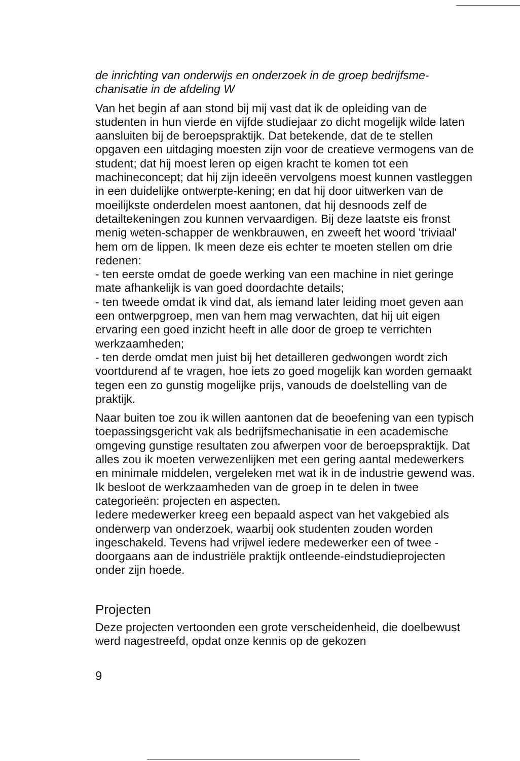de inrichting van onderwijs en onderzoek in de groep bedrijfsme-
chanisatie in de afdeling W
Van het begin af aan stond bij mij vast dat ik de opleiding van de studenten in hun vierde en vijfde studiejaar zo dicht mogelijk wilde laten aansluiten bij de beroepspraktijk. Dat betekende, dat de te stellen opgaven een uitdaging moesten zijn voor de creatieve vermogens van de student; dat hij moest leren op eigen kracht te komen tot een machineconcept; dat hij zijn ideeën vervolgens moest kunnen vastleggen in een duidelijke ontwerpte-kening; en dat hij door uitwerken van de moeilijkste onderdelen moest aantonen, dat hij desnoods zelf de detailtekeningen zou kunnen vervaardigen. Bij deze laatste eis fronst menig weten-schapper de wenkbrauwen, en zweeft het woord 'triviaal' hem om de lippen. Ik meen deze eis echter te moeten stellen om drie redenen:
- ten eerste omdat de goede werking van een machine in niet geringe mate afhankelijk is van goed doordachte details;
- ten tweede omdat ik vind dat, als iemand later leiding moet geven aan een ontwerpgroep, men van hem mag verwachten, dat hij uit eigen ervaring een goed inzicht heeft in alle door de groep te verrichten werkzaamheden;
- ten derde omdat men juist bij het detailleren gedwongen wordt zich voortdurend af te vragen, hoe iets zo goed mogelijk kan worden gemaakt tegen een zo gunstig mogelijke prijs, vanouds de doelstelling van de praktijk.
Naar buiten toe zou ik willen aantonen dat de beoefening van een typisch toepassingsgericht vak als bedrijfsmechanisatie in een academische omgeving gunstige resultaten zou afwerpen voor de beroepspraktijk. Dat alles zou ik moeten verwezenlijken met een gering aantal medewerkers en minimale middelen, vergeleken met wat ik in de industrie gewend was.
Ik besloot de werkzaamheden van de groep in te delen in twee categorieën: projecten en aspecten.
Iedere medewerker kreeg een bepaald aspect van het vakgebied als onderwerp van onderzoek, waarbij ook studenten zouden worden ingeschakeld. Tevens had vrijwel iedere medewerker een of twee -doorgaans aan de industriële praktijk ontleende-eindstudieprojecten onder zijn hoede.
Projecten
Deze projecten vertoonden een grote verscheidenheid, die doelbewust werd nagestreefd, opdat onze kennis op de gekozen
9